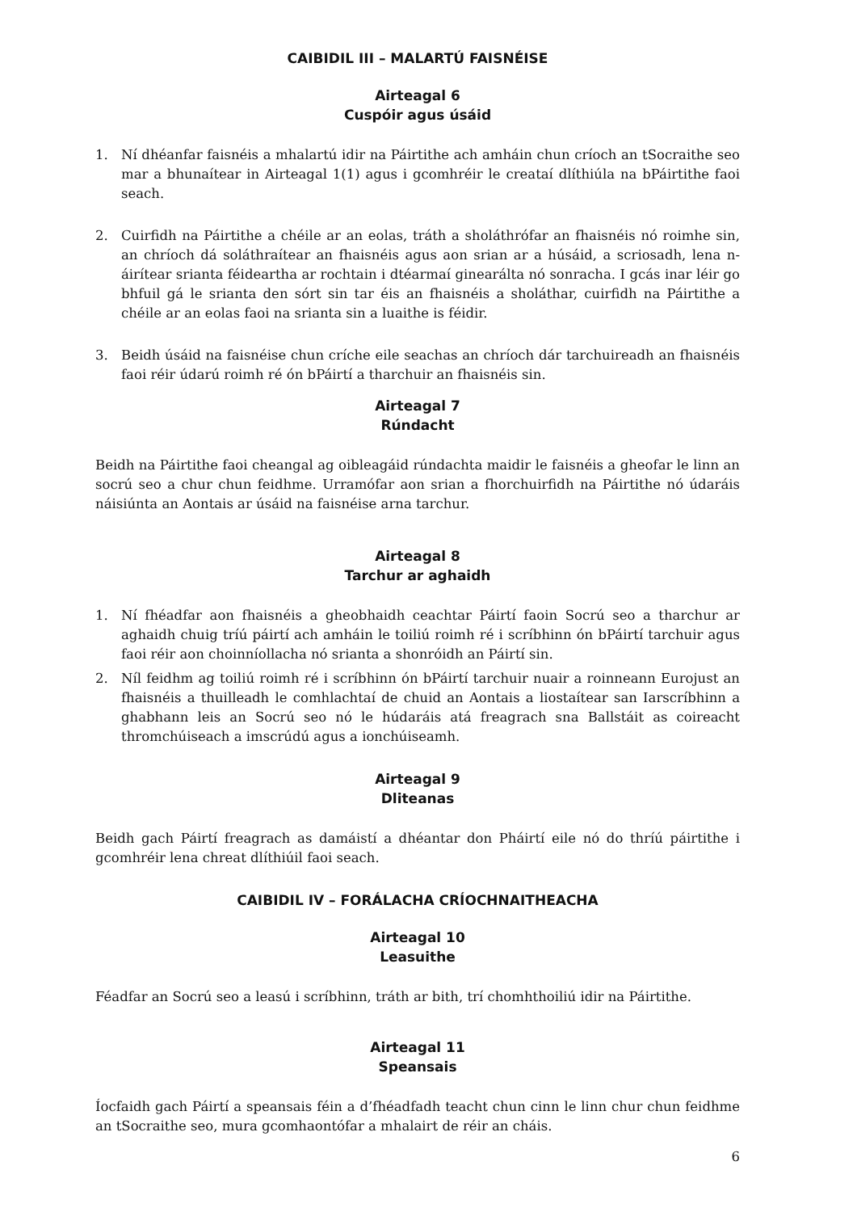CAIBIDIL III – MALARTÚ FAISNÉISE
Airteagal 6
Cuspóir agus úsáid
1. Ní dhéanfar faisnéis a mhalartú idir na Páirtithe ach amháin chun críoch an tSocraithe seo mar a bhunaítear in Airteagal 1(1) agus i gcomhréir le creataí dlíthiúla na bPáirtithe faoi seach.
2. Cuirfidh na Páirtithe a chéile ar an eolas, tráth a sholáthrófar an fhaisnéis nó roimhe sin, an chríoch dá soláthraítear an fhaisnéis agus aon srian ar a húsáid, a scriosadh, lena n-áirítear srianta féideartha ar rochtain i dtéarmaí ginearálta nó sonracha. I gcás inar léir go bhfuil gá le srianta den sórt sin tar éis an fhaisnéis a sholáthar, cuirfidh na Páirtithe a chéile ar an eolas faoi na srianta sin a luaithe is féidir.
3. Beidh úsáid na faisnéise chun críche eile seachas an chríoch dár tarchuireadh an fhaisnéis faoi réir údarú roimh ré ón bPáirtí a tharchuir an fhaisnéis sin.
Airteagal 7
Rúndacht
Beidh na Páirtithe faoi cheangal ag oibleagáid rúndachta maidir le faisnéis a gheofar le linn an socrú seo a chur chun feidhme. Urramófar aon srian a fhorchuirfidh na Páirtithe nó údaráis náisiúnta an Aontais ar úsáid na faisnéise arna tarchur.
Airteagal 8
Tarchur ar aghaidh
1. Ní fhéadfar aon fhaisnéis a gheobhaidh ceachtar Páirtí faoin Socrú seo a tharchur ar aghaidh chuig tríú páirtí ach amháin le toiliú roimh ré i scríbhinn ón bPáirtí tarchuir agus faoi réir aon choinníollacha nó srianta a shonróidh an Páirtí sin.
2. Níl feidhm ag toiliú roimh ré i scríbhinn ón bPáirtí tarchuir nuair a roinneann Eurojust an fhaisnéis a thuilleadh le comhlachtaí de chuid an Aontais a liostaítear san Iarscríbhinn a ghabhann leis an Socrú seo nó le húdaráis atá freagrach sna Ballstáit as coireacht thromchúiseach a imscrúdú agus a ionchúiseamh.
Airteagal 9
Dliteanas
Beidh gach Páirtí freagrach as damáistí a dhéantar don Pháirtí eile nó do thríú páirtithe i gcomhréir lena chreat dlíthiúil faoi seach.
CAIBIDIL IV – FORÁLACHA CRÍOCHNAITHEACHA
Airteagal 10
Leasuithe
Féadfar an Socrú seo a leasú i scríbhinn, tráth ar bith, trí chomhthoiliú idir na Páirtithe.
Airteagal 11
Speansais
Íocfaidh gach Páirtí a speansais féin a d’fhéadfadh teacht chun cinn le linn chur chun feidhme an tSocraithe seo, mura gcomhaontófar a mhalairt de réir an cháis.
6